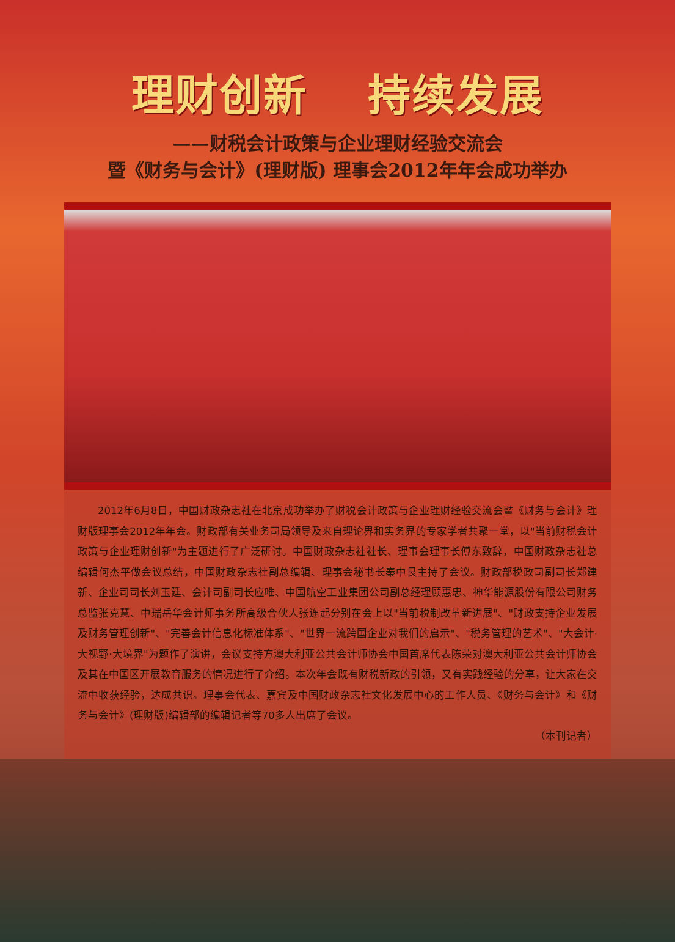理财创新　 持续发展
——财税会计政策与企业理财经验交流会
暨《财务与会计》(理财版) 理事会2012年年会成功举办
2012年6月8日，中国财政杂志社在北京成功举办了财税会计政策与企业理财经验交流会暨《财务与会计》理财版理事会2012年年会。财政部有关业务司局领导及来自理论界和实务界的专家学者共聚一堂，以"当前财税会计政策与企业理财创新"为主题进行了广泛研讨。中国财政杂志社社长、理事会理事长傅东致辞，中国财政杂志社总编辑何杰平做会议总结，中国财政杂志社副总编辑、理事会秘书长秦中艮主持了会议。财政部税政司副司长郑建新、企业司司长刘玉廷、会计司副司长应唯、中国航空工业集团公司副总经理顾惠忠、神华能源股份有限公司财务总监张克慧、中瑞岳华会计师事务所高级合伙人张连起分别在会上以"当前税制改革新进展"、"财政支持企业发展及财务管理创新"、"完善会计信息化标准体系"、"世界一流跨国企业对我们的启示"、"税务管理的艺术"、"大会计·大视野·大境界"为题作了演讲，会议支持方澳大利亚公共会计师协会中国首席代表陈荣对澳大利亚公共会计师协会及其在中国区开展教育服务的情况进行了介绍。本次年会既有财税新政的引领，又有实践经验的分享，让大家在交流中收获经验，达成共识。理事会代表、嘉宾及中国财政杂志社文化发展中心的工作人员、《财务与会计》和《财务与会计》(理财版)编辑部的编辑记者等70多人出席了会议。
（本刊记者）